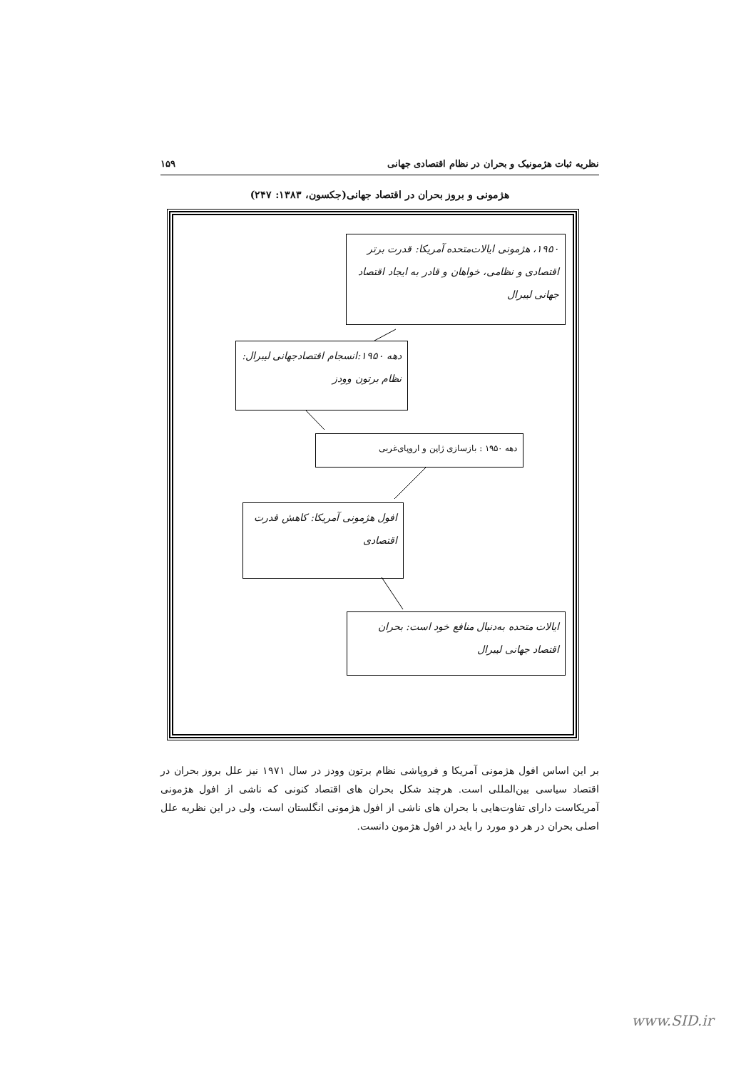نظریه ثبات هژمونیک و بحران در نظام اقتصادی جهانی ۱۵۹
هژمونی و بروز بحران در اقتصاد جهانی(جکسون، ۱۳۸۳: ۲۴۷)
۱۹۵۰، هژمونی ایالات‌متحده آمریکا: قدرت برتر اقتصادی و نظامی، خواهان و قادر به ایجاد اقتصاد جهانی لیبرال
دهه ۱۹۵۰:انسجام اقتصادجهانی لیبرال: نظام برتون وودز
دهه ۱۹۵۰ : بازسازی ژاپن و اروپای‌غربی
افول هژمونی آمریکا: کاهش قدرت اقتصادی
ایالات متحده به‌دنبال منافع خود است: بحران اقتصاد جهانی لیبرال
بر این اساس افول هژمونی آمریکا و فروپاشی نظام برتون وودز در سال ۱۹۷۱ نیز علل بروز بحران در اقتصاد سیاسی بین‌المللی است. هرچند شکل بحران های اقتصاد کنونی که ناشی از افول هژمونی آمریکاست دارای تفاوت‌هایی با بحران های ناشی از افول هژمونی انگلستان است، ولی در این نظریه علل اصلی بحران در هر دو مورد را باید در افول هژمون دانست.
www.SID.ir